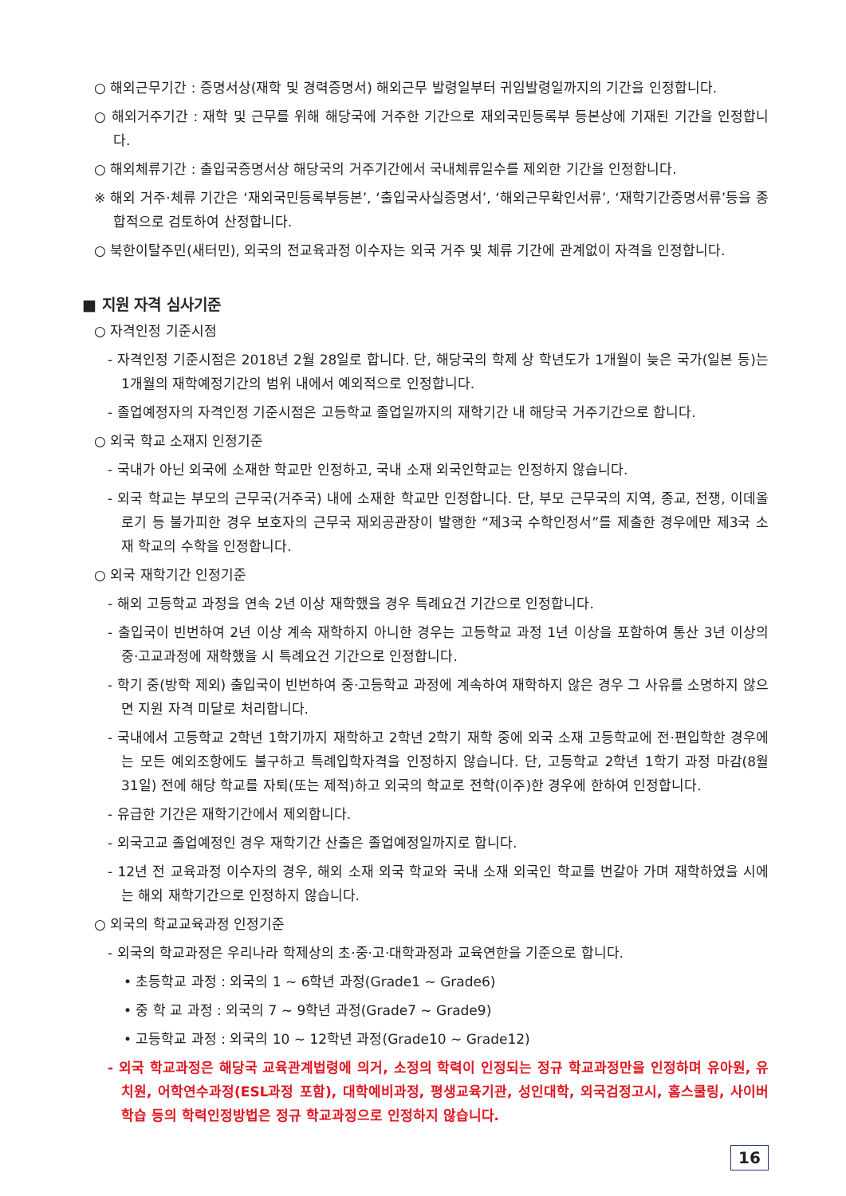○ 해외근무기간 : 증명서상(재학 및 경력증명서) 해외근무 발령일부터 귀임발령일까지의 기간을 인정합니다.
○ 해외거주기간 : 재학 및 근무를 위해 해당국에 거주한 기간으로 재외국민등록부 등본상에 기재된 기간을 인정합니다.
○ 해외체류기간 : 출입국증명서상 해당국의 거주기간에서 국내체류일수를 제외한 기간을 인정합니다.
※ 해외 거주·체류 기간은 ‘재외국민등록부등본’, ‘출입국사실증명서’, ‘해외근무확인서류’, ‘재학기간증명서류’등을 종합적으로 검토하여 산정합니다.
○ 북한이탈주민(새터민), 외국의 전교육과정 이수자는 외국 거주 및 체류 기간에 관계없이 자격을 인정합니다.
■ 지원 자격 심사기준
○ 자격인정 기준시점
- 자격인정 기준시점은 2018년 2월 28일로 합니다. 단, 해당국의 학제 상 학년도가 1개월이 늦은 국가(일본 등)는 1개월의 재학예정기간의 범위 내에서 예외적으로 인정합니다.
- 졸업예정자의 자격인정 기준시점은 고등학교 졸업일까지의 재학기간 내 해당국 거주기간으로 합니다.
○ 외국 학교 소재지 인정기준
- 국내가 아닌 외국에 소재한 학교만 인정하고, 국내 소재 외국인학교는 인정하지 않습니다.
- 외국 학교는 부모의 근무국(거주국) 내에 소재한 학교만 인정합니다. 단, 부모 근무국의 지역, 종교, 전쟁, 이데올로기 등 불가피한 경우 보호자의 근무국 재외공관장이 발행한 “제3국 수학인정서”를 제출한 경우에만 제3국 소재 학교의 수학을 인정합니다.
○ 외국 재학기간 인정기준
- 해외 고등학교 과정을 연속 2년 이상 재학했을 경우 특례요건 기간으로 인정합니다.
- 출입국이 빈번하여 2년 이상 계속 재학하지 아니한 경우는 고등학교 과정 1년 이상을 포함하여 통산 3년 이상의 중·고교과정에 재학했을 시 특례요건 기간으로 인정합니다.
- 학기 중(방학 제외) 출입국이 빈번하여 중·고등학교 과정에 계속하여 재학하지 않은 경우 그 사유를 소명하지 않으면 지원 자격 미달로 처리합니다.
- 국내에서 고등학교 2학년 1학기까지 재학하고 2학년 2학기 재학 중에 외국 소재 고등학교에 전·편입학한 경우에는 모든 예외조항에도 불구하고 특례입학자격을 인정하지 않습니다. 단, 고등학교 2학년 1학기 과정 마감(8월 31일) 전에 해당 학교를 자퇴(또는 제적)하고 외국의 학교로 전학(이주)한 경우에 한하여 인정합니다.
- 유급한 기간은 재학기간에서 제외합니다.
- 외국고교 졸업예정인 경우 재학기간 산출은 졸업예정일까지로 합니다.
- 12년 전 교육과정 이수자의 경우, 해외 소재 외국 학교와 국내 소재 외국인 학교를 번갈아 가며 재학하였을 시에는 해외 재학기간으로 인정하지 않습니다.
○ 외국의 학교교육과정 인정기준
- 외국의 학교과정은 우리나라 학제상의 초·중·고·대학과정과 교육연한을 기준으로 합니다.
• 초등학교 과정 : 외국의 1 ~ 6학년 과정(Grade1 ~ Grade6)
• 중 학 교 과정 : 외국의 7 ~ 9학년 과정(Grade7 ~ Grade9)
• 고등학교 과정 : 외국의 10 ~ 12학년 과정(Grade10 ~ Grade12)
- 외국 학교과정은 해당국 교육관계법령에 의거, 소정의 학력이 인정되는 정규 학교과정만을 인정하며 유아원, 유치원, 어학연수과정(ESL과정 포함), 대학예비과정, 평생교육기관, 성인대학, 외국검정고시, 홈스쿨링, 사이버학습 등의 학력인정방법은 정규 학교과정으로 인정하지 않습니다.
16